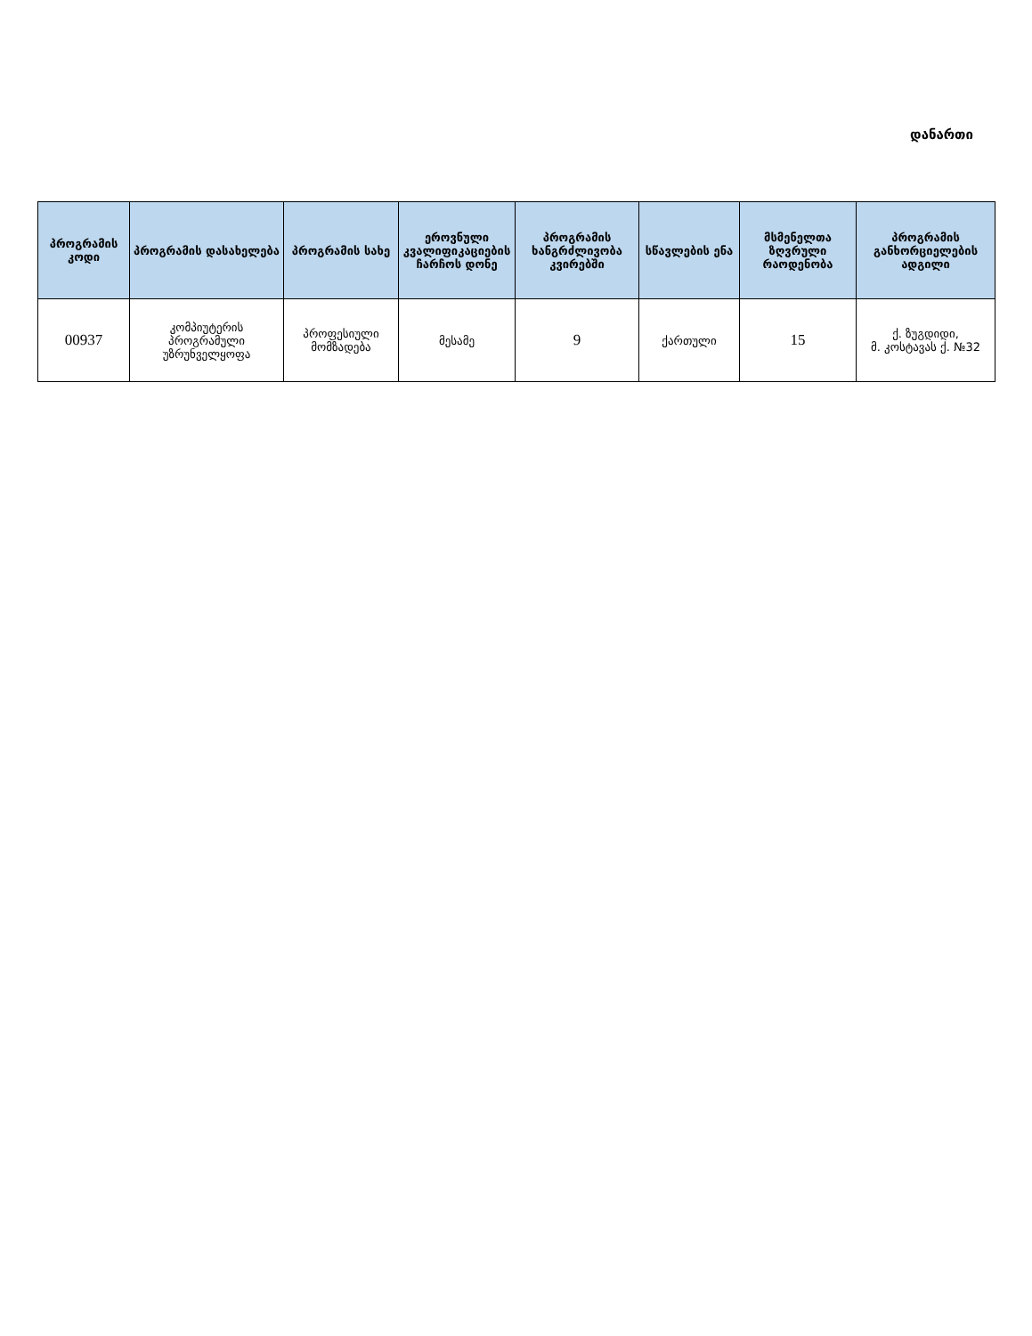დანართი
| პროგრამის კოდი | პროგრამის დასახელება | პროგრამის სახე | ეროვნული კვალიფიკაციების ჩარჩოს დონე | პროგრამის ხანგრძლივობა კვირებში | სწავლების ენა | მსმენელთა ზღვრული რაოდენობა | პროგრამის განხორციელების ადგილი |
| --- | --- | --- | --- | --- | --- | --- | --- |
| 00937 | კომპიუტერის პროგრამული უზრუნველყოფა | პროფესიული მომზადება | მესამე | 9 | ქართული | 15 | ქ. ზუგდიდი, მ. კოსტავას ქ. №32 |